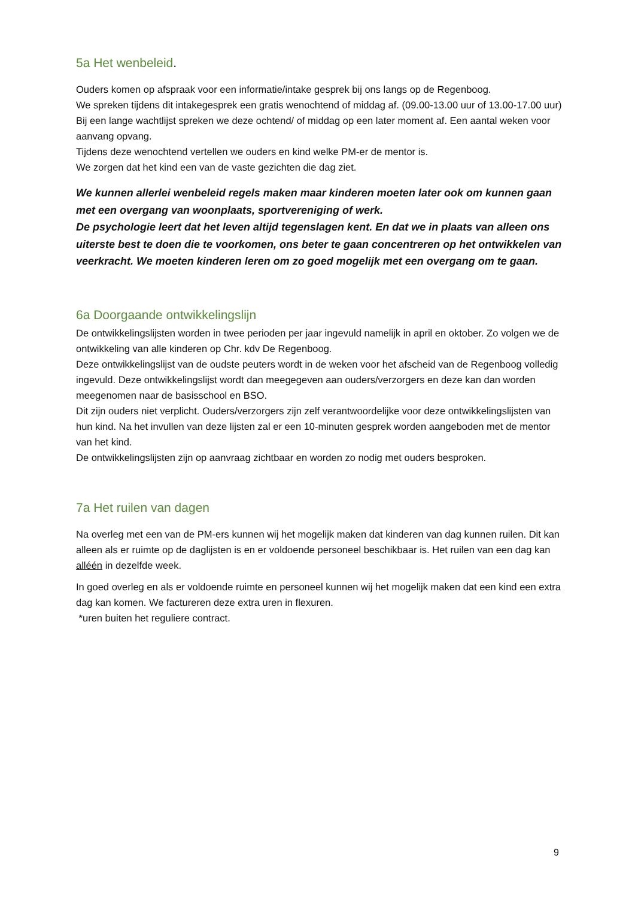5a Het wenbeleid.
Ouders komen op afspraak voor een informatie/intake gesprek bij ons langs op de Regenboog.
We spreken tijdens dit intakegesprek een gratis wenochtend of middag af. (09.00-13.00 uur of 13.00-17.00 uur) Bij een lange wachtlijst spreken we deze ochtend/ of middag op een later moment af. Een aantal weken voor aanvang opvang.
Tijdens deze wenochtend vertellen we ouders en kind welke PM-er de mentor is.
We zorgen dat het kind een van de vaste gezichten die dag ziet.
We kunnen allerlei wenbeleid regels maken maar kinderen moeten later ook om kunnen gaan met een overgang van woonplaats, sportvereniging of werk.
De psychologie leert dat het leven altijd tegenslagen kent. En dat we in plaats van alleen ons uiterste best te doen die te voorkomen, ons beter te gaan concentreren op het ontwikkelen van veerkracht. We moeten kinderen leren om zo goed mogelijk met een overgang om te gaan.
6a Doorgaande ontwikkelingslijn
De ontwikkelingslijsten worden in twee perioden per jaar ingevuld namelijk in april en oktober. Zo volgen we de ontwikkeling van alle kinderen op Chr. kdv De Regenboog.
Deze ontwikkelingslijst van de oudste peuters wordt in de weken voor het afscheid van de Regenboog volledig ingevuld. Deze ontwikkelingslijst wordt dan meegegeven aan ouders/verzorgers en deze kan dan worden meegenomen naar de basisschool en BSO.
Dit zijn ouders niet verplicht. Ouders/verzorgers zijn zelf verantwoordelijke voor deze ontwikkelingslijsten van hun kind. Na het invullen van deze lijsten zal er een 10-minuten gesprek worden aangeboden met de mentor van het kind.
De ontwikkelingslijsten zijn op aanvraag zichtbaar en worden zo nodig met ouders besproken.
7a Het ruilen van dagen
Na overleg met een van de PM-ers kunnen wij het mogelijk maken dat kinderen van dag kunnen ruilen. Dit kan alleen als er ruimte op de daglijsten is en er voldoende personeel beschikbaar is. Het ruilen van een dag kan alléén in dezelfde week.
In goed overleg en als er voldoende ruimte en personeel kunnen wij het mogelijk maken dat een kind een extra dag kan komen. We factureren deze extra uren in flexuren.
*uren buiten het reguliere contract.
9